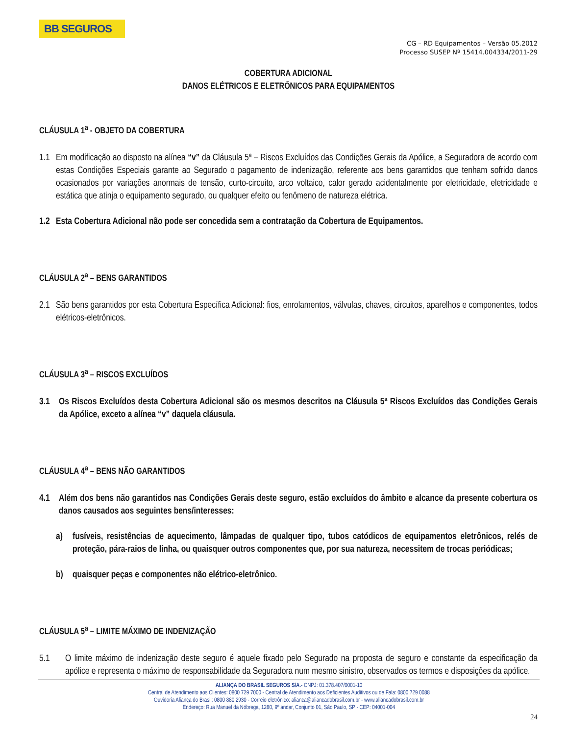BB SEGUROS
CG – RD Equipamentos – Versão 05.2012
Processo SUSEP Nº 15414.004334/2011-29
COBERTURA ADICIONAL
DANOS ELÉTRICOS E ELETRÔNICOS PARA EQUIPAMENTOS
CLÁUSULA 1<sup>a</sup> - OBJETO DA COBERTURA
1.1
Em modificação ao disposto na alínea “v” da Cláusula 5ª – Riscos Excluídos das Condições Gerais da Apólice, a Seguradora de acordo com estas Condições Especiais garante ao Segurado o pagamento de indenização, referente aos bens garantidos que tenham sofrido danos ocasionados por variações anormais de tensão, curto-circuito, arco voltaico, calor gerado acidentalmente por eletricidade, eletricidade e estática que atinja o equipamento segurado, ou qualquer efeito ou fenômeno de natureza elétrica.
1.2
Esta Cobertura Adicional não pode ser concedida sem a contratação da Cobertura de Equipamentos.
CLÁUSULA 2<sup>a</sup> – BENS GARANTIDOS
2.1
São bens garantidos por esta Cobertura Específica Adicional: fios, enrolamentos, válvulas, chaves, circuitos, aparelhos e componentes, todos elétricos-eletrônicos.
CLÁUSULA 3<sup>a</sup> – RISCOS EXCLUÍDOS
3.1 Os Riscos Excluídos desta Cobertura Adicional são os mesmos descritos na Cláusula 5ª Riscos Excluídos das Condições Gerais da Apólice, exceto a alínea “v” daquela cláusula.
CLÁUSULA 4<sup>a</sup> – BENS NÃO GARANTIDOS
4.1 Além dos bens não garantidos nas Condições Gerais deste seguro, estão excluídos do âmbito e alcance da presente cobertura os danos causados aos seguintes bens/interesses:
a) fusíveis, resistências de aquecimento, lâmpadas de qualquer tipo, tubos catódicos de equipamentos eletrônicos, relés de proteção, pára-raios de linha, ou quaisquer outros componentes que, por sua natureza, necessitem de trocas periódicas;
b) quaisquer peças e componentes não elétrico-eletrônico.
CLÁUSULA 5<sup>a</sup> – LIMITE MÁXIMO DE INDENIZAÇÃO
5.1 O limite máximo de indenização deste seguro é aquele fixado pelo Segurado na proposta de seguro e constante da especificação da apólice e representa o máximo de responsabilidade da Seguradora num mesmo sinistro, observados os termos e disposições da apólice.
ALIANÇA DO BRASIL SEGUROS S/A.- CNPJ: 01.378.407/0001-10
Central de Atendimento aos Clientes: 0800 729 7000 - Central de Atendimento aos Deficientes Auditivos ou de Fala: 0800 729 0088
Ouvidoria Aliança do Brasil: 0800 880 2930 - Correio eletrônico: alianca@aliancadobrasil.com.br - www.aliancadobrasil.com.br
Endereço: Rua Manuel da Nóbrega, 1280, 9º andar, Conjunto 01, São Paulo, SP - CEP: 04001-004
24